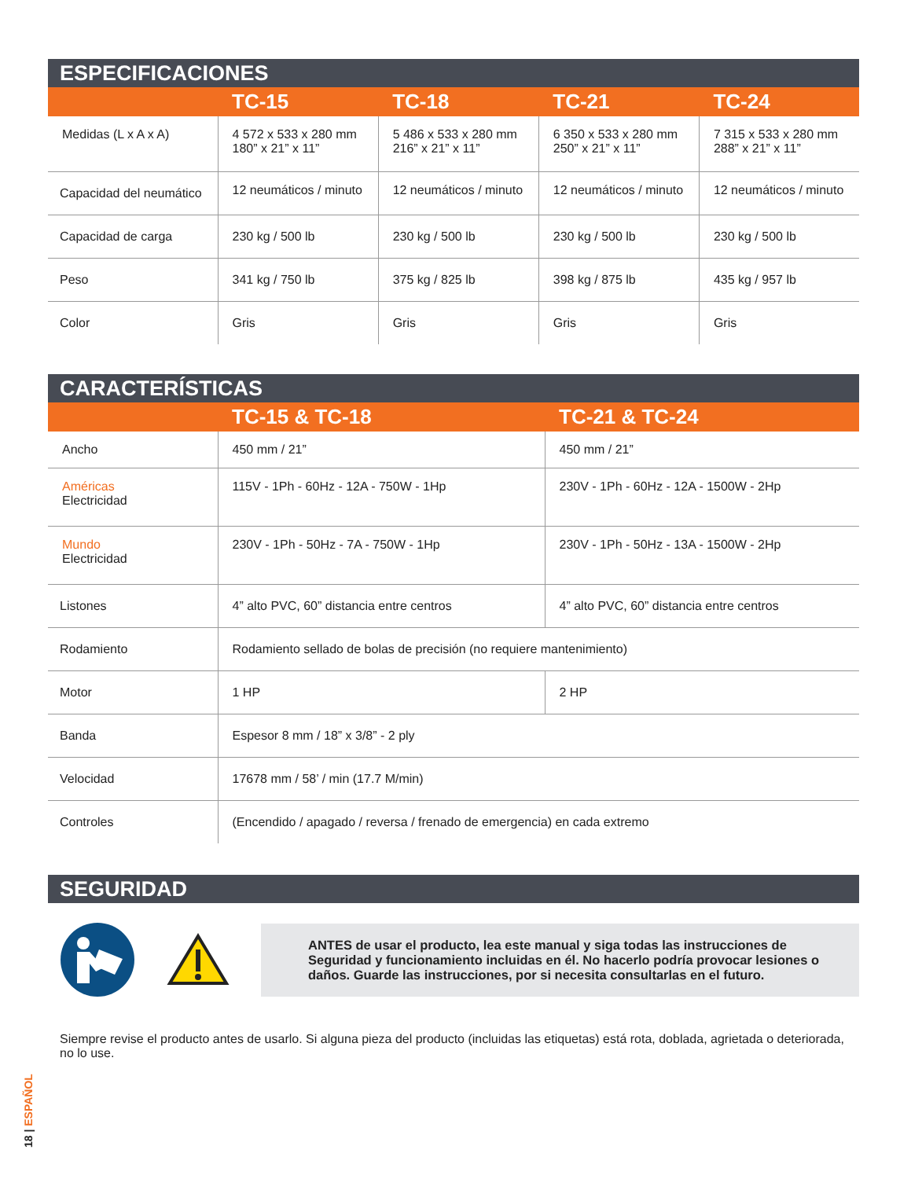ESPECIFICACIONES
| | TC-15 | TC-18 | TC-21 | TC-24 |
| --- | --- | --- | --- | --- |
| Medidas (L x A x A) | 4 572 x 533 x 280 mm 180” x 21” x 11” | 5 486 x 533 x 280 mm 216” x 21” x 11” | 6 350 x 533 x 280 mm 250” x 21” x 11” | 7 315 x 533 x 280 mm 288” x 21” x 11” |
| Capacidad del neumático | 12 neumáticos / minuto | 12 neumáticos / minuto | 12 neumáticos / minuto | 12 neumáticos / minuto |
| Capacidad de carga | 230 kg / 500 lb | 230 kg / 500 lb | 230 kg / 500 lb | 230 kg / 500 lb |
| Peso | 341 kg / 750 lb | 375 kg / 825 lb | 398 kg / 875 lb | 435 kg / 957 lb |
| Color | Gris | Gris | Gris | Gris |
CARACTERÍSTICAS
| | TC-15 & TC-18 | TC-21 & TC-24 |
| --- | --- | --- |
| Ancho | 450 mm / 21” | 450 mm / 21” |
| Américas Electricidad | 115V - 1Ph - 60Hz - 12A - 750W - 1Hp | 230V - 1Ph - 60Hz - 12A - 1500W - 2Hp |
| Mundo Electricidad | 230V - 1Ph - 50Hz - 7A - 750W - 1Hp | 230V - 1Ph - 50Hz - 13A - 1500W - 2Hp |
| Listones | 4” alto PVC, 60” distancia entre centros | 4” alto PVC, 60” distancia entre centros |
| Rodamiento | Rodamiento sellado de bolas de precisión (no requiere mantenimiento) | |
| Motor | 1 HP | 2 HP |
| Banda | Espesor 8 mm / 18” x 3/8” - 2 ply | |
| Velocidad | 17678 mm / 58’ / min (17.7 M/min) | |
| Controles | (Encendido / apagado / reversa / frenado de emergencia) en cada extremo | |
SEGURIDAD
ANTES de usar el producto, lea este manual y siga todas las instrucciones de Seguridad y funcionamiento incluidas en él. No hacerlo podría provocar lesiones o daños. Guarde las instrucciones, por si necesita consultarlas en el futuro.
Siempre revise el producto antes de usarlo. Si alguna pieza del producto (incluidas las etiquetas) está rota, doblada, agrietada o deteriorada, no lo use.
18 | ESPAÑOL